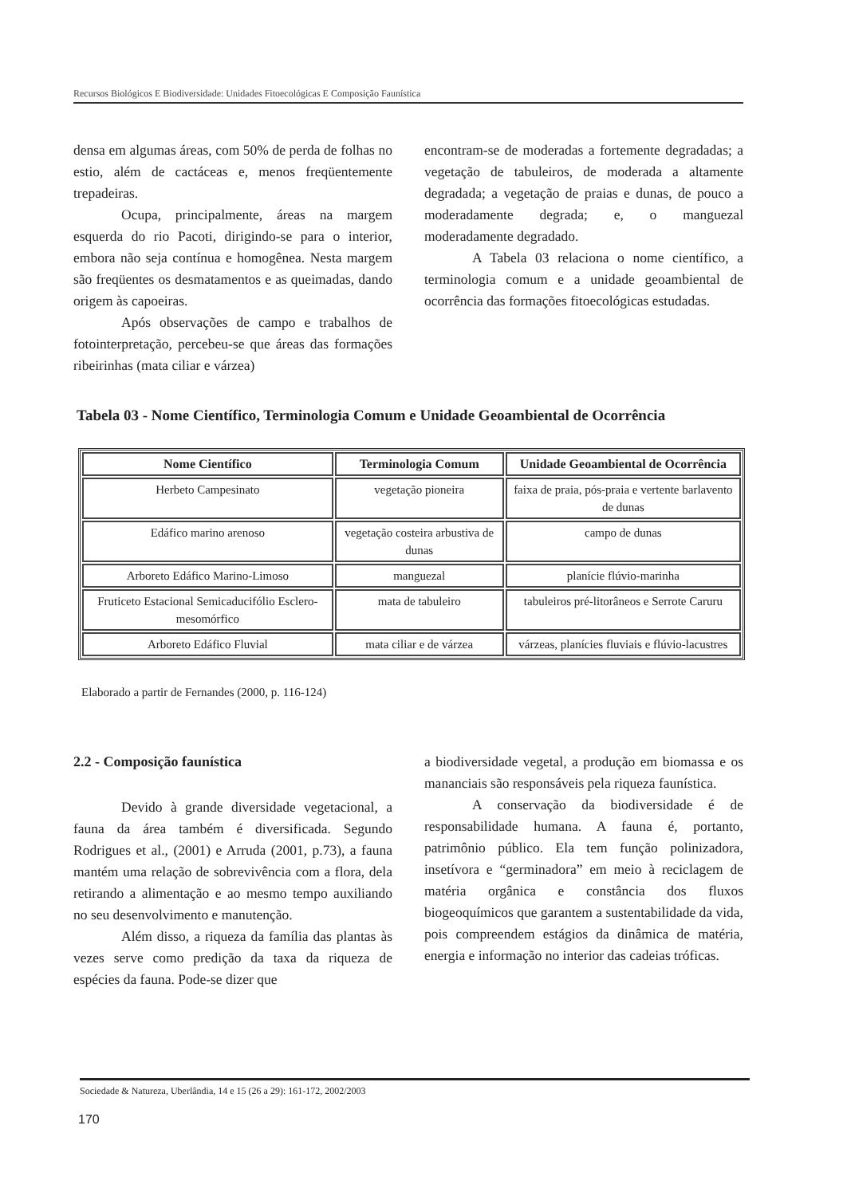Recursos Biológicos E Biodiversidade: Unidades Fitoecológicas E Composição Faunística
densa em algumas áreas, com 50% de perda de folhas no estio, além de cactáceas e, menos freqüentemente trepadeiras.
Ocupa, principalmente, áreas na margem esquerda do rio Pacoti, dirigindo-se para o interior, embora não seja contínua e homogênea. Nesta margem são freqüentes os desmatamentos e as queimadas, dando origem às capoeiras.
Após observações de campo e trabalhos de fotointerpretação, percebeu-se que áreas das formações ribeirinhas (mata ciliar e várzea)
encontram-se de moderadas a fortemente degradadas; a vegetação de tabuleiros, de moderada a altamente degradada; a vegetação de praias e dunas, de pouco a moderadamente degrada; e, o manguezal moderadamente degradado.
A Tabela 03 relaciona o nome científico, a terminologia comum e a unidade geoambiental de ocorrência das formações fitoecológicas estudadas.
Tabela 03 - Nome Científico, Terminologia Comum e Unidade Geoambiental de Ocorrência
| Nome Científico | Terminologia Comum | Unidade Geoambiental de Ocorrência |
| --- | --- | --- |
| Herbeto Campesinato | vegetação pioneira | faixa de praia, pós-praia e vertente barlavento de dunas |
| Edáfico marino arenoso | vegetação costeira arbustiva de dunas | campo de dunas |
| Arboreto Edáfico Marino-Limoso | manguezal | planície flúvio-marinha |
| Fruticeto Estacional Semicaducifólio Esclero-mesomórfico | mata de tabuleiro | tabuleiros pré-litorâneos e Serrote Caruru |
| Arboreto Edáfico Fluvial | mata ciliar e de várzea | várzeas, planícies fluviais e flúvio-lacustres |
Elaborado a partir de Fernandes (2000, p. 116-124)
2.2 - Composição faunística
Devido à grande diversidade vegetacional, a fauna da área também é diversificada. Segundo Rodrigues et al., (2001) e Arruda (2001, p.73), a fauna mantém uma relação de sobrevivência com a flora, dela retirando a alimentação e ao mesmo tempo auxiliando no seu desenvolvimento e manutenção.
Além disso, a riqueza da família das plantas às vezes serve como predição da taxa da riqueza de espécies da fauna. Pode-se dizer que
a biodiversidade vegetal, a produção em biomassa e os mananciais são responsáveis pela riqueza faunística.
A conservação da biodiversidade é de responsabilidade humana. A fauna é, portanto, patrimônio público. Ela tem função polinizadora, insetívora e “germinadora” em meio à reciclagem de matéria orgânica e constância dos fluxos biogeoquímicos que garantem a sustentabilidade da vida, pois compreendem estágios da dinâmica de matéria, energia e informação no interior das cadeias tróficas.
Sociedade & Natureza, Uberlândia, 14 e 15 (26 a 29): 161-172, 2002/2003
170